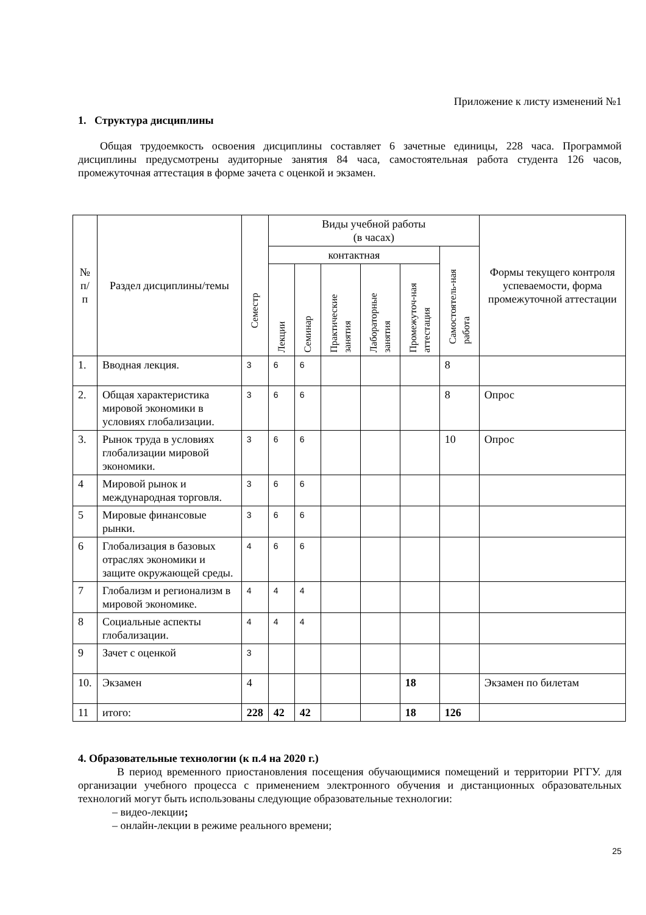Приложение к листу изменений №1
1. Структура дисциплины
Общая трудоемкость освоения дисциплины составляет 6 зачетные единицы, 228 часа. Программой дисциплины предусмотрены аудиторные занятия 84 часа, самостоятельная работа студента 126 часов, промежуточная аттестация в форме зачета с оценкой и экзамен.
| № п/п | Раздел дисциплины/темы | Семестр | Виды учебной работы (в часах) | | | | | | Формы текущего контроля успеваемости, форма промежуточной аттестации |
| --- | --- | --- | --- | --- | --- | --- | --- | --- | --- |
| | | | контактная | | | | | Самостоятель-ная работа | |
| | | | Лекции | Семинар | Практические занятия | Лабораторные занятия | Промежуточ-ная аттестация | | |
| 1. | Вводная лекция. | 3 | 6 | 6 | | | | 8 | |
| 2. | Общая характеристика мировой экономики в условиях глобализации. | 3 | 6 | 6 | | | | 8 | Опрос |
| 3. | Рынок труда в условиях глобализации мировой экономики. | 3 | 6 | 6 | | | | 10 | Опрос |
| 4 | Мировой рынок и международная торговля. | 3 | 6 | 6 | | | | | |
| 5 | Мировые финансовые рынки. | 3 | 6 | 6 | | | | | |
| 6 | Глобализация в базовых отраслях экономики и защите окружающей среды. | 4 | 6 | 6 | | | | | |
| 7 | Глобализм и регионализм в мировой экономике. | 4 | 4 | 4 | | | | | |
| 8 | Социальные аспекты глобализации. | 4 | 4 | 4 | | | | | |
| 9 | Зачет с оценкой | 3 | | | | | | | |
| 10. | Экзамен | 4 | | | | | 18 | | Экзамен по билетам |
| 11 | итого: | 228 | 42 | 42 | | | 18 | 126 | |
4. Образовательные технологии (к п.4 на 2020 г.)
В период временного приостановления посещения обучающимися помещений и территории РГГУ. для организации учебного процесса с применением электронного обучения и дистанционных образовательных технологий могут быть использованы следующие образовательные технологии:
– видео-лекции;
– онлайн-лекции в режиме реального времени;
25